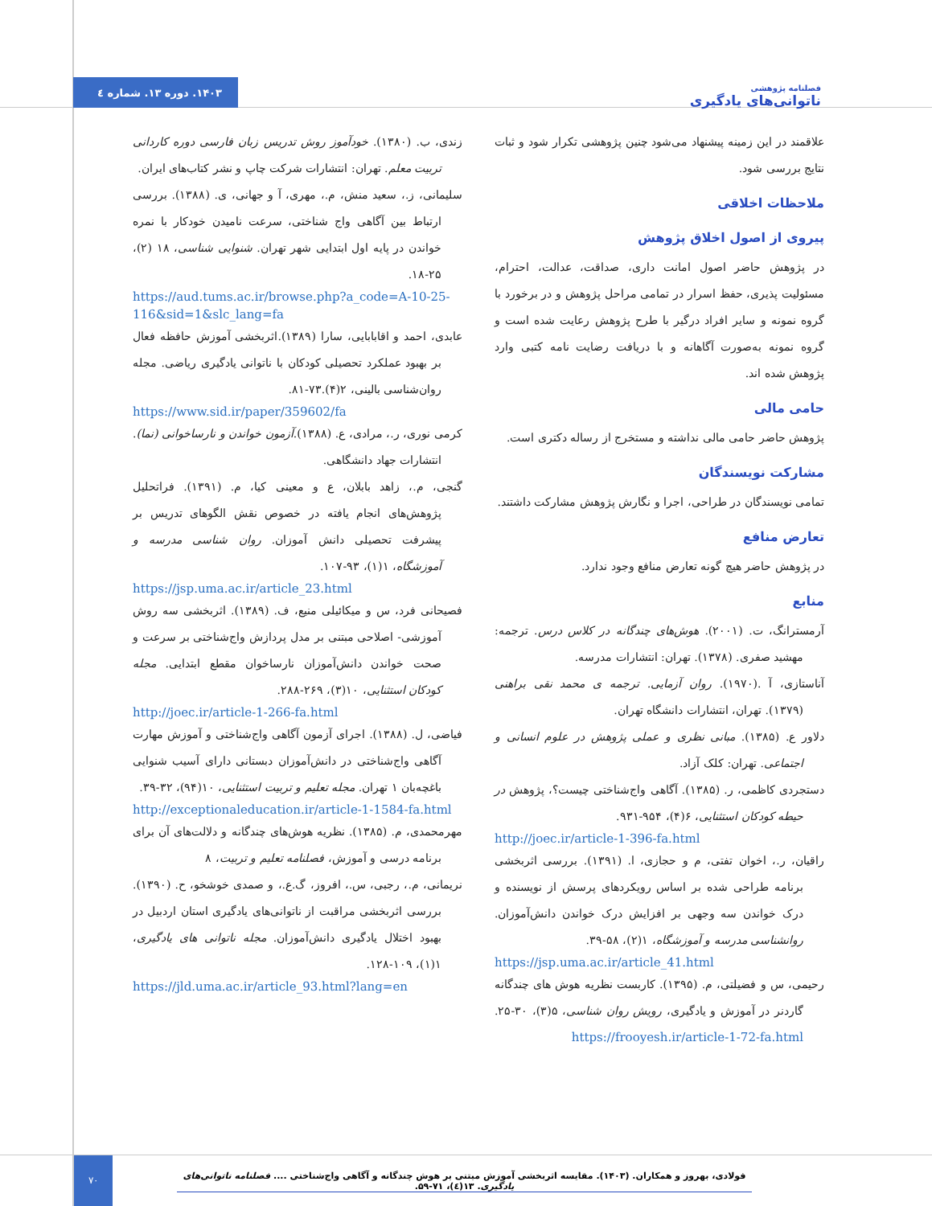فصلنامه پژوهشی
ناتوانی‌های یادگیری
۱۴۰۳. دوره ۱۳. شماره ٤
علاقمند در این زمینه پیشنهاد می‌شود چنین پژوهشی تکرار شود و ثبات نتایج بررسی شود.
ملاحظات اخلاقی
پیروی از اصول اخلاق پژوهش
در پژوهش حاضر اصول امانت داری، صداقت، عدالت، احترام، مسئولیت پذیری، حفظ اسرار در تمامی مراحل پژوهش و در برخورد با گروه نمونه و سایر افراد درگیر با طرح پژوهش رعایت شده است و گروه نمونه به‌صورت آگاهانه و با دریافت رضایت نامه کتبی وارد پژوهش شده اند.
حامی مالی
پژوهش حاضر حامی مالی نداشته و مستخرج از رساله دکتری است.
مشارکت نویسندگان
تمامی نویسندگان در طراحی، اجرا و نگارش پژوهش مشارکت داشتند.
تعارض منافع
در پژوهش حاضر هیچ گونه تعارض منافع وجود ندارد.
منابع
آرمسترانگ، ت. (۲۰۰۱). هوش‌های چندگانه در کلاس درس. ترجمه: مهشید صفری. (۱۳۷۸). تهران: انتشارات مدرسه.
آناستازی، آ .(۱۹۷۰). روان آزمایی. ترجمه ی محمد نقی براهنی (۱۳۷۹). تهران، انتشارات دانشگاه تهران.
دلاور ع. (۱۳۸۵). مبانی نظری و عملی پژوهش در علوم انسانی و اجتماعی. تهران: کلک آزاد.
دستجردی کاظمی، ر. (۱۳۸۵). آگاهی واج‌شناختی چیست؟، پژوهش در حیطه کودکان استثنایی، ۶(۴)، ۹۵۴-۹۳۱.
http://joec.ir/article-1-396-fa.html
راقیان، ر.، اخوان تفتی، م و حجازی، ا. (۱۳۹۱). بررسی اثربخشی برنامه طراحی شده بر اساس رویکردهای پرسش از نویسنده و درک خواندن سه وجهی بر افزایش درک خواندن دانش‌آموزان. روانشناسی مدرسه و آموزشگاه، ۱(۲)، ۵۸-۳۹.
https://jsp.uma.ac.ir/article_41.html
رحیمی، س و فضیلتی، م. (۱۳۹۵). کاربست نظریه هوش های چندگانه گاردنر در آموزش و یادگیری، رویش روان شناسی، ۵(۳)، ۳۰-۲۵. https://frooyesh.ir/article-1-72-fa.html
زندی، ب. (۱۳۸۰). خودآموز روش تدریس زبان فارسی دوره کاردانی تربیت معلم. تهران: انتشارات شرکت چاپ و نشر کتاب‌های ایران.
سلیمانی، ز.، سعید منش، م.، مهری، آ و جهانی، ی. (۱۳۸۸). بررسی ارتباط بین آگاهی واج شناختی، سرعت نامیدن خودکار با نمره خواندن در پایه اول ابتدایی شهر تهران. شنوایی شناسی، ۱۸ (۲)، ۲۵-۱۸.
https://aud.tums.ac.ir/browse.php?a_code=A-10-25-116&sid=1&slc_lang=fa
عابدی، احمد و اقابابایی، سارا (۱۳۸۹).اثربخشی آموزش حافظه فعال بر بهبود عملکرد تحصیلی کودکان با ناتوانی یادگیری ریاضی. مجله روان‌شناسی بالینی، ۲(۴).۷۳-۸۱.
https://www.sid.ir/paper/359602/fa
کرمی نوری، ر.، مرادی، ع. (۱۳۸۸).آزمون خواندن و نارساخوانی (نما). انتشارات جهاد دانشگاهی.
گنجی، م.، زاهد بابلان، ع و معینی کیا، م. (۱۳۹۱). فراتحلیل پژوهش‌های انجام یافته در خصوص نقش الگوهای تدریس بر پیشرفت تحصیلی دانش آموزان. روان شناسی مدرسه و آموزشگاه، ۱(۱)، ۹۳-۱۰۷.
https://jsp.uma.ac.ir/article_23.html
فصیحانی فرد، س و میکائیلی منیع، ف. (۱۳۸۹). اثربخشی سه روش آموزشی- اصلاحی مبتنی بر مدل پردازش واج‌شناختی بر سرعت و صحت خواندن دانش‌آموزان نارساخوان مقطع ابتدایی. مجله کودکان استثنایی، ۱۰(۳)، ۲۶۹-۲۸۸.
http://joec.ir/article-1-266-fa.html
فیاضی، ل. (۱۳۸۸). اجرای آزمون آگاهی واج‌شناختی و آموزش مهارت آگاهی واج‌شناختی در دانش‌آموزان دبستانی دارای آسیب شنوایی باغچه‌بان ۱ تهران. مجله تعلیم و تربیت استثنایی، ۱۰(۹۴)، ۳۲-۳۹.
http://exceptionaleducation.ir/article-1-1584-fa.html
مهرمحمدی، م. (۱۳۸۵). نظریه هوش‌های چندگانه و دلالت‌های آن برای برنامه درسی و آموزش، فصلنامه تعلیم و تربیت، ۸
نریمانی، م.، رجبی، س.، افروز، گ.ع.، و صمدی خوشخو، ح. (۱۳۹۰). بررسی اثربخشی مراقبت از ناتوانی‌های یادگیری استان اردبیل در بهبود اختلال یادگیری دانش‌آموزان. مجله ناتوانی های یادگیری، ۱(۱)، ۱۰۹-۱۲۸.
https://jld.uma.ac.ir/article_93.html?lang=en
۷۰
فولادی، بهروز و همکاران. (۱۴۰۳). مقایسه اثربخشی آموزش مبتنی بر هوش چندگانه و آگاهی واج‌شناختی .... فصلنامه ناتوانی‌های یادگیری. ۱۳(٤)، ۷۱-۵۹.